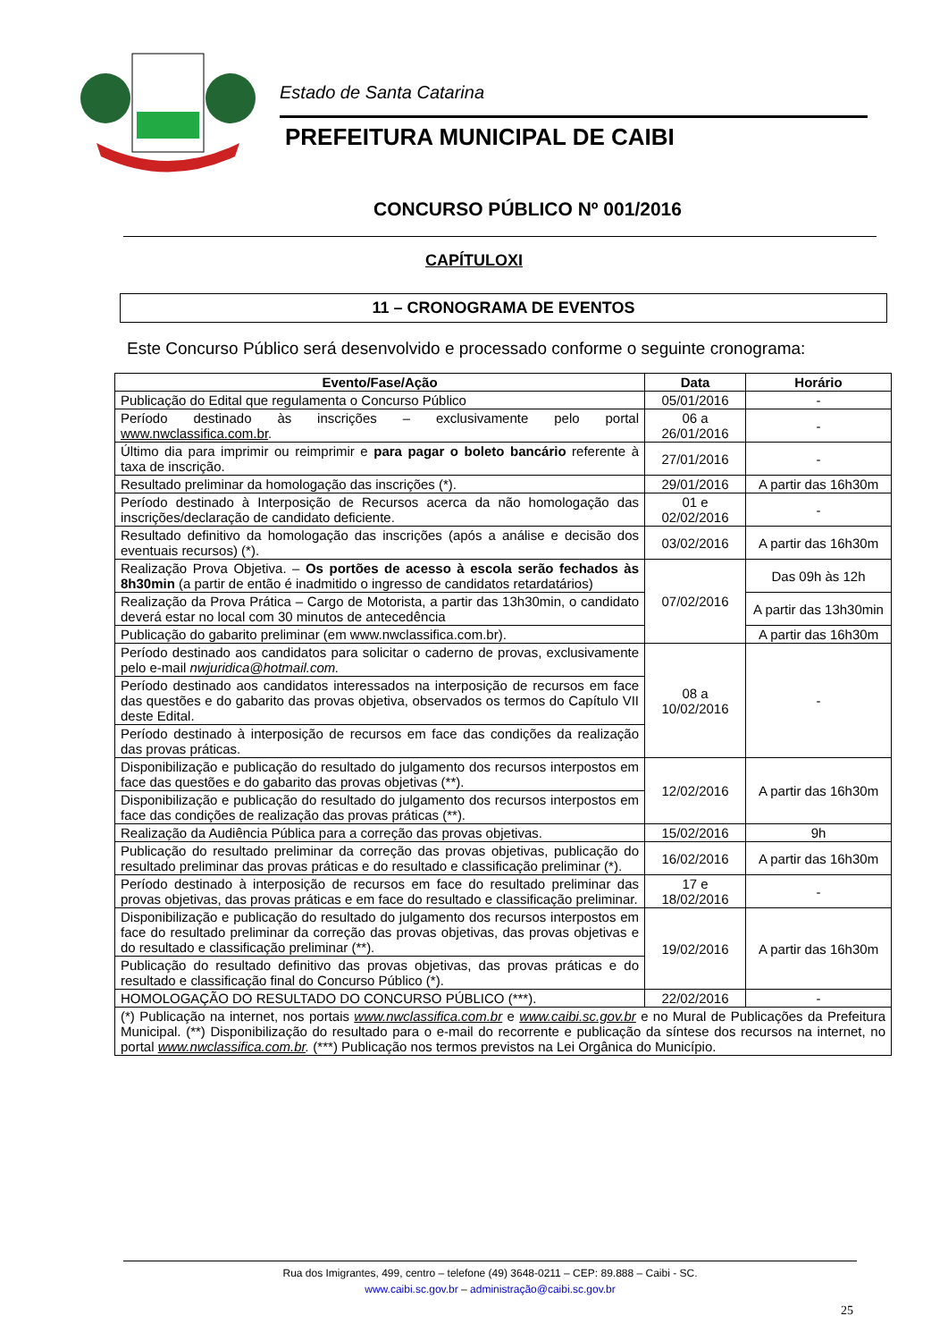Estado de Santa Catarina
PREFEITURA MUNICIPAL DE CAIBI
CONCURSO PÚBLICO Nº 001/2016
CAPÍTULOXI
11 – CRONOGRAMA DE EVENTOS
Este Concurso Público será desenvolvido e processado conforme o seguinte cronograma:
| Evento/Fase/Ação | Data | Horário |
| --- | --- | --- |
| Publicação do Edital que regulamenta o Concurso Público | 05/01/2016 | - |
| Período destinado às inscrições – exclusivamente pelo portal www.nwclassifica.com.br . | 06 a 26/01/2016 | - |
| Último dia para imprimir ou reimprimir e para pagar o boleto bancário referente à taxa de inscrição. | 27/01/2016 | - |
| Resultado preliminar da homologação das inscrições (*). | 29/01/2016 | A partir das 16h30m |
| Período destinado à Interposição de Recursos acerca da não homologação das inscrições/declaração de candidato deficiente. | 01 e 02/02/2016 | - |
| Resultado definitivo da homologação das inscrições (após a análise e decisão dos eventuais recursos) (*). | 03/02/2016 | A partir das 16h30m |
| Realização Prova Objetiva. – Os portões de acesso à escola serão fechados às 8h30min (a partir de então é inadmitido o ingresso de candidatos retardatários) | 07/02/2016 | Das 09h às 12h |
| Realização da Prova Prática – Cargo de Motorista, a partir das 13h30min, o candidato deverá estar no local com 30 minutos de antecedência | | A partir das 13h30min |
| Publicação do gabarito preliminar (em www.nwclassifica.com.br). | | A partir das 16h30m |
| Período destinado aos candidatos para solicitar o caderno de provas, exclusivamente pelo e-mail nwjuridica@hotmail.com. | 08 a 10/02/2016 | - |
| Período destinado aos candidatos interessados na interposição de recursos em face das questões e do gabarito das provas objetiva, observados os termos do Capítulo VII deste Edital. | | |
| Período destinado à interposição de recursos em face das condições da realização das provas práticas. | | |
| Disponibilização e publicação do resultado do julgamento dos recursos interpostos em face das questões e do gabarito das provas objetivas (**). | 12/02/2016 | A partir das 16h30m |
| Disponibilização e publicação do resultado do julgamento dos recursos interpostos em face das condições de realização das provas práticas (**). | | |
| Realização da Audiência Pública para a correção das provas objetivas. | 15/02/2016 | 9h |
| Publicação do resultado preliminar da correção das provas objetivas, publicação do resultado preliminar das provas práticas e do resultado e classificação preliminar (*). | 16/02/2016 | A partir das 16h30m |
| Período destinado à interposição de recursos em face do resultado preliminar das provas objetivas, das provas práticas e em face do resultado e classificação preliminar. | 17 e 18/02/2016 | - |
| Disponibilização e publicação do resultado do julgamento dos recursos interpostos em face do resultado preliminar da correção das provas objetivas, das provas objetivas e do resultado e classificação preliminar (**). | 19/02/2016 | A partir das 16h30m |
| Publicação do resultado definitivo das provas objetivas, das provas práticas e do resultado e classificação final do Concurso Público (*). | | |
| HOMOLOGAÇÃO DO RESULTADO DO CONCURSO PÚBLICO (***). | 22/02/2016 | - |
| (*) Publicação na internet, nos portais www.nwclassifica.com.br e www.caibi.sc.gov.br e no Mural de Publicações da Prefeitura Municipal. (**) Disponibilização do resultado para o e-mail do recorrente e publicação da síntese dos recursos na internet, no portal www.nwclassifica.com.br . (***) Publicação nos termos previstos na Lei Orgânica do Município. | | |
Rua dos Imigrantes, 499, centro – telefone (49) 3648-0211 – CEP: 89.888 – Caibi - SC.
www.caibi.sc.gov.br – administração@caibi.sc.gov.br
25